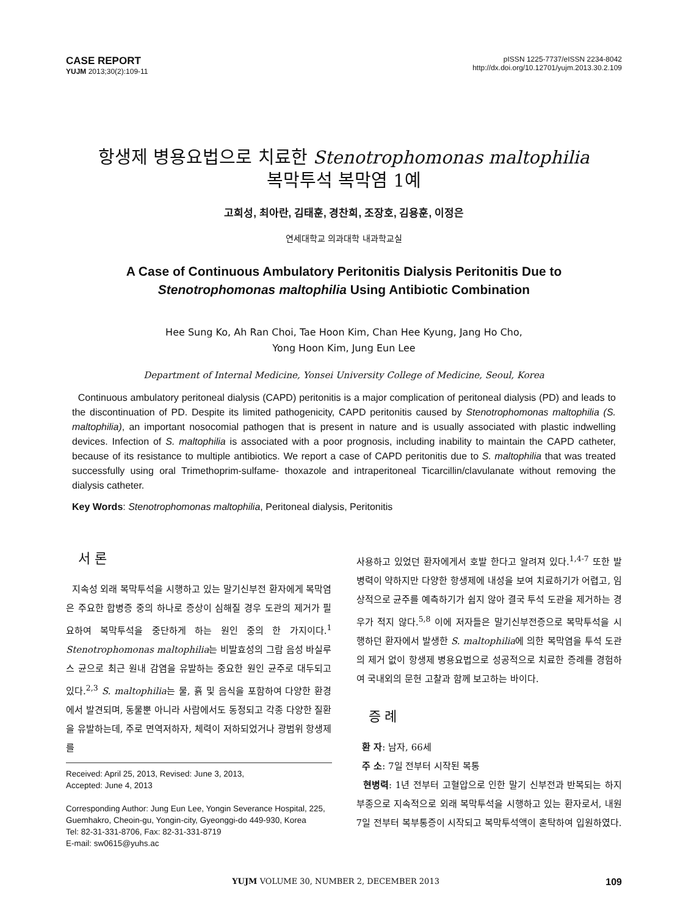CASE REPORT
YUJM 2013;30(2):109-11
pISSN 1225-7737/eISSN 2234-8042
http://dx.doi.org/10.12701/yujm.2013.30.2.109
항생제 병용요법으로 치료한 Stenotrophomonas maltophilia
복막투석 복막염 1예
고희성, 최아란, 김태훈, 경찬희, 조장호, 김용훈, 이정은
연세대학교 의과대학 내과학교실
A Case of Continuous Ambulatory Peritonitis Dialysis Peritonitis Due to
Stenotrophomonas maltophilia Using Antibiotic Combination
Hee Sung Ko, Ah Ran Choi, Tae Hoon Kim, Chan Hee Kyung, Jang Ho Cho,
Yong Hoon Kim, Jung Eun Lee
Department of Internal Medicine, Yonsei University College of Medicine, Seoul, Korea
Continuous ambulatory peritoneal dialysis (CAPD) peritonitis is a major complication of peritoneal dialysis (PD) and leads to the discontinuation of PD. Despite its limited pathogenicity, CAPD peritonitis caused by Stenotrophomonas maltophilia (S. maltophilia), an important nosocomial pathogen that is present in nature and is usually associated with plastic indwelling devices. Infection of S. maltophilia is associated with a poor prognosis, including inability to maintain the CAPD catheter, because of its resistance to multiple antibiotics. We report a case of CAPD peritonitis due to S. maltophilia that was treated successfully using oral Trimethoprim-sulfame- thoxazole and intraperitoneal Ticarcillin/clavulanate without removing the dialysis catheter.
Key Words: Stenotrophomonas maltophilia, Peritoneal dialysis, Peritonitis
서 론
지속성 외래 복막투석을 시행하고 있는 말기신부전 환자에게 복막염은 주요한 합병증 중의 하나로 증상이 심해질 경우 도관의 제거가 필요하여 복막투석을 중단하게 하는 원인 중의 한 가지이다.<sup>1</sup> Stenotrophomonas maltophilia는 비발효성의 그람 음성 바실루스 균으로 최근 원내 감염을 유발하는 중요한 원인 균주로 대두되고 있다.<sup>2,3</sup> S. maltophilia는 물, 흙 및 음식을 포함하여 다양한 환경에서 발견되며, 동물뿐 아니라 사람에서도 동정되고 각종 다양한 질환을 유발하는데, 주로 면역저하자, 체력이 저하되었거나 광범위 항생제를
Received: April 25, 2013, Revised: June 3, 2013,
Accepted: June 4, 2013
Corresponding Author: Jung Eun Lee, Yongin Severance Hospital, 225, Guemhakro, Cheoin-gu, Yongin-city, Gyeonggi-do 449-930, Korea
Tel: 82-31-331-8706, Fax: 82-31-331-8719
E-mail: sw0615@yuhs.ac
사용하고 있었던 환자에게서 호발 한다고 알려져 있다.<sup>1,4-7</sup> 또한 발병력이 약하지만 다양한 항생제에 내성을 보여 치료하기가 어렵고, 임상적으로 균주를 예측하기가 쉽지 않아 결국 투석 도관을 제거하는 경우가 적지 않다.<sup>5,8</sup> 이에 저자들은 말기신부전증으로 복막투석을 시행하던 환자에서 발생한 S. maltophilia에 의한 복막염을 투석 도관의 제거 없이 항생제 병용요법으로 성공적으로 치료한 증례를 경험하여 국내외의 문헌 고찰과 함께 보고하는 바이다.
증 례
환 자: 남자, 66세
주 소: 7일 전부터 시작된 복통
현병력: 1년 전부터 고혈압으로 인한 말기 신부전과 반복되는 하지 부종으로 지속적으로 외래 복막투석을 시행하고 있는 환자로서, 내원 7일 전부터 복부통증이 시작되고 복막투석액이 혼탁하여 입원하였다.
YUJM VOLUME 30, NUMBER 2, DECEMBER 2013 109